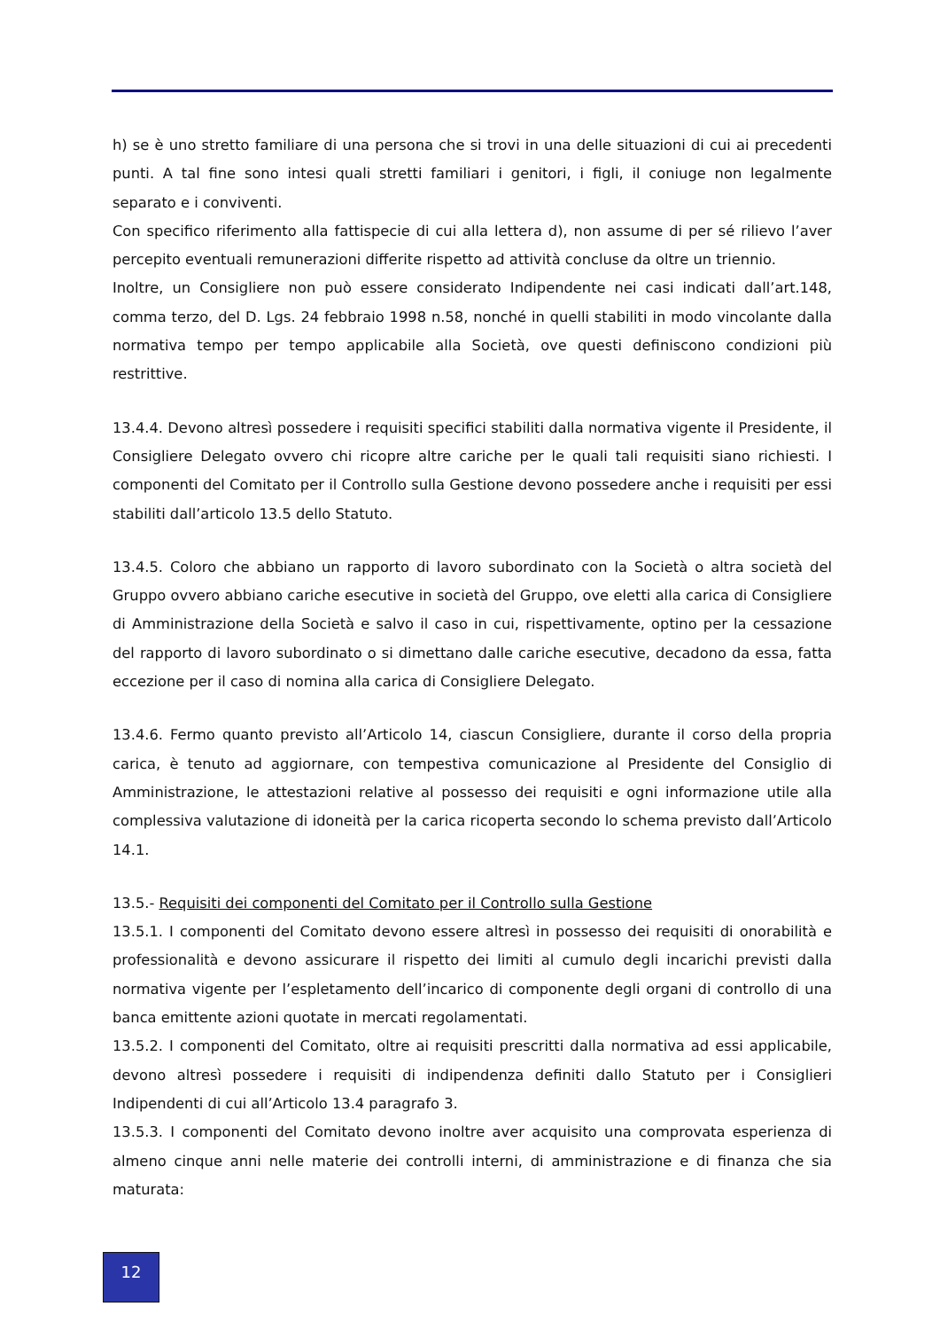h) se è uno stretto familiare di una persona che si trovi in una delle situazioni di cui ai precedenti punti. A tal fine sono intesi quali stretti familiari i genitori, i figli, il coniuge non legalmente separato e i conviventi.
Con specifico riferimento alla fattispecie di cui alla lettera d), non assume di per sé rilievo l’aver percepito eventuali remunerazioni differite rispetto ad attività concluse da oltre un triennio.
Inoltre, un Consigliere non può essere considerato Indipendente nei casi indicati dall’art.148, comma terzo, del D. Lgs. 24 febbraio 1998 n.58, nonché in quelli stabiliti in modo vincolante dalla normativa tempo per tempo applicabile alla Società, ove questi definiscono condizioni più restrittive.
13.4.4. Devono altresì possedere i requisiti specifici stabiliti dalla normativa vigente il Presidente, il Consigliere Delegato ovvero chi ricopre altre cariche per le quali tali requisiti siano richiesti. I componenti del Comitato per il Controllo sulla Gestione devono possedere anche i requisiti per essi stabiliti dall’articolo 13.5 dello Statuto.
13.4.5. Coloro che abbiano un rapporto di lavoro subordinato con la Società o altra società del Gruppo ovvero abbiano cariche esecutive in società del Gruppo, ove eletti alla carica di Consigliere di Amministrazione della Società e salvo il caso in cui, rispettivamente, optino per la cessazione del rapporto di lavoro subordinato o si dimettano dalle cariche esecutive, decadono da essa, fatta eccezione per il caso di nomina alla carica di Consigliere Delegato.
13.4.6. Fermo quanto previsto all’Articolo 14, ciascun Consigliere, durante il corso della propria carica, è tenuto ad aggiornare, con tempestiva comunicazione al Presidente del Consiglio di Amministrazione, le attestazioni relative al possesso dei requisiti e ogni informazione utile alla complessiva valutazione di idoneità per la carica ricoperta secondo lo schema previsto dall’Articolo 14.1.
13.5.- Requisiti dei componenti del Comitato per il Controllo sulla Gestione
13.5.1. I componenti del Comitato devono essere altresì in possesso dei requisiti di onorabilità e professionalità e devono assicurare il rispetto dei limiti al cumulo degli incarichi previsti dalla normativa vigente per l’espletamento dell’incarico di componente degli organi di controllo di una banca emittente azioni quotate in mercati regolamentati.
13.5.2. I componenti del Comitato, oltre ai requisiti prescritti dalla normativa ad essi applicabile, devono altresì possedere i requisiti di indipendenza definiti dallo Statuto per i Consiglieri Indipendenti di cui all’Articolo 13.4 paragrafo 3.
13.5.3. I componenti del Comitato devono inoltre aver acquisito una comprovata esperienza di almeno cinque anni nelle materie dei controlli interni, di amministrazione e di finanza che sia maturata:
12